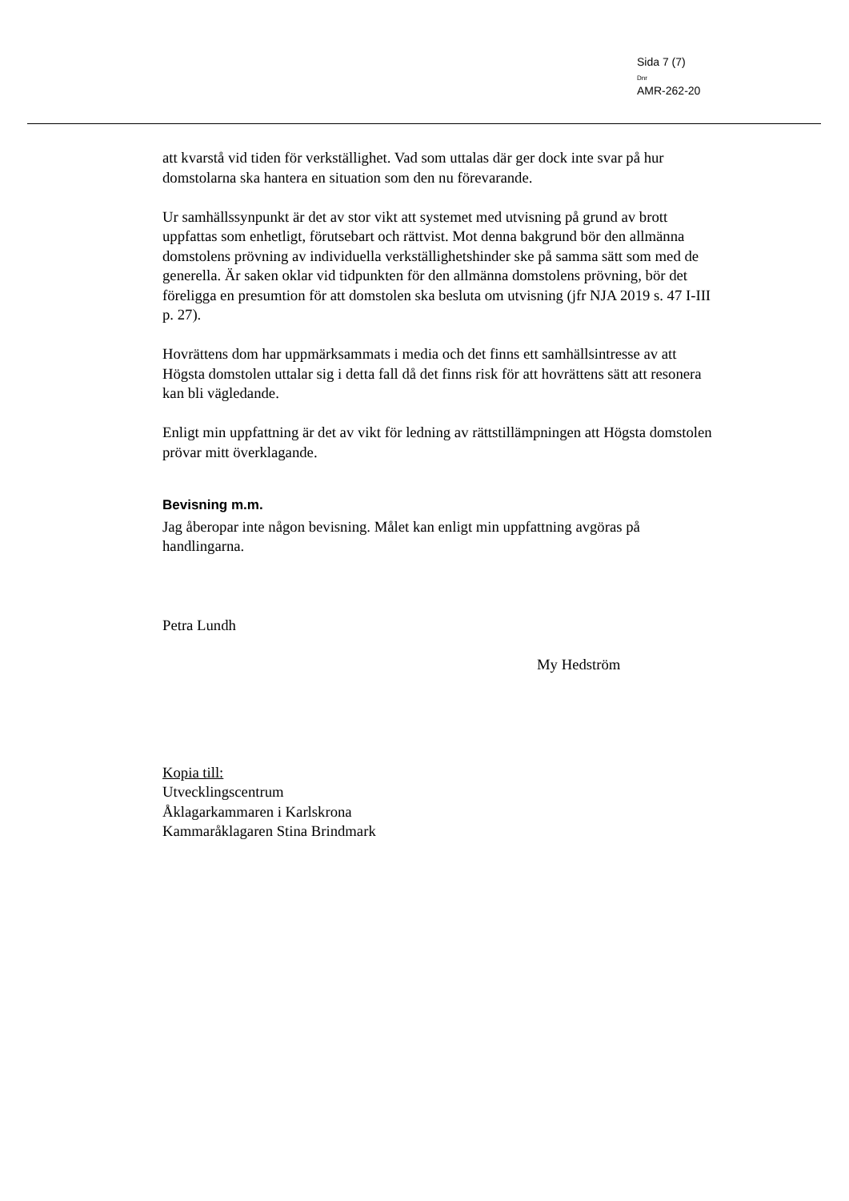Sida 7 (7)
Dnr
AMR-262-20
att kvarstå vid tiden för verkställighet. Vad som uttalas där ger dock inte svar på hur domstolarna ska hantera en situation som den nu förevarande.
Ur samhällssynpunkt är det av stor vikt att systemet med utvisning på grund av brott uppfattas som enhetligt, förutsebart och rättvist. Mot denna bakgrund bör den allmänna domstolens prövning av individuella verkställighetshinder ske på samma sätt som med de generella. Är saken oklar vid tidpunkten för den allmänna domstolens prövning, bör det föreligga en presumtion för att domstolen ska besluta om utvisning (jfr NJA 2019 s. 47 I-III p. 27).
Hovrättens dom har uppmärksammats i media och det finns ett samhällsintresse av att Högsta domstolen uttalar sig i detta fall då det finns risk för att hovrättens sätt att resonera kan bli vägledande.
Enligt min uppfattning är det av vikt för ledning av rättstillämpningen att Högsta domstolen prövar mitt överklagande.
Bevisning m.m.
Jag åberopar inte någon bevisning. Målet kan enligt min uppfattning avgöras på handlingarna.
Petra Lundh
My Hedström
Kopia till:
Utvecklingscentrum
Åklagarkammaren i Karlskrona
Kammaråklagaren Stina Brindmark